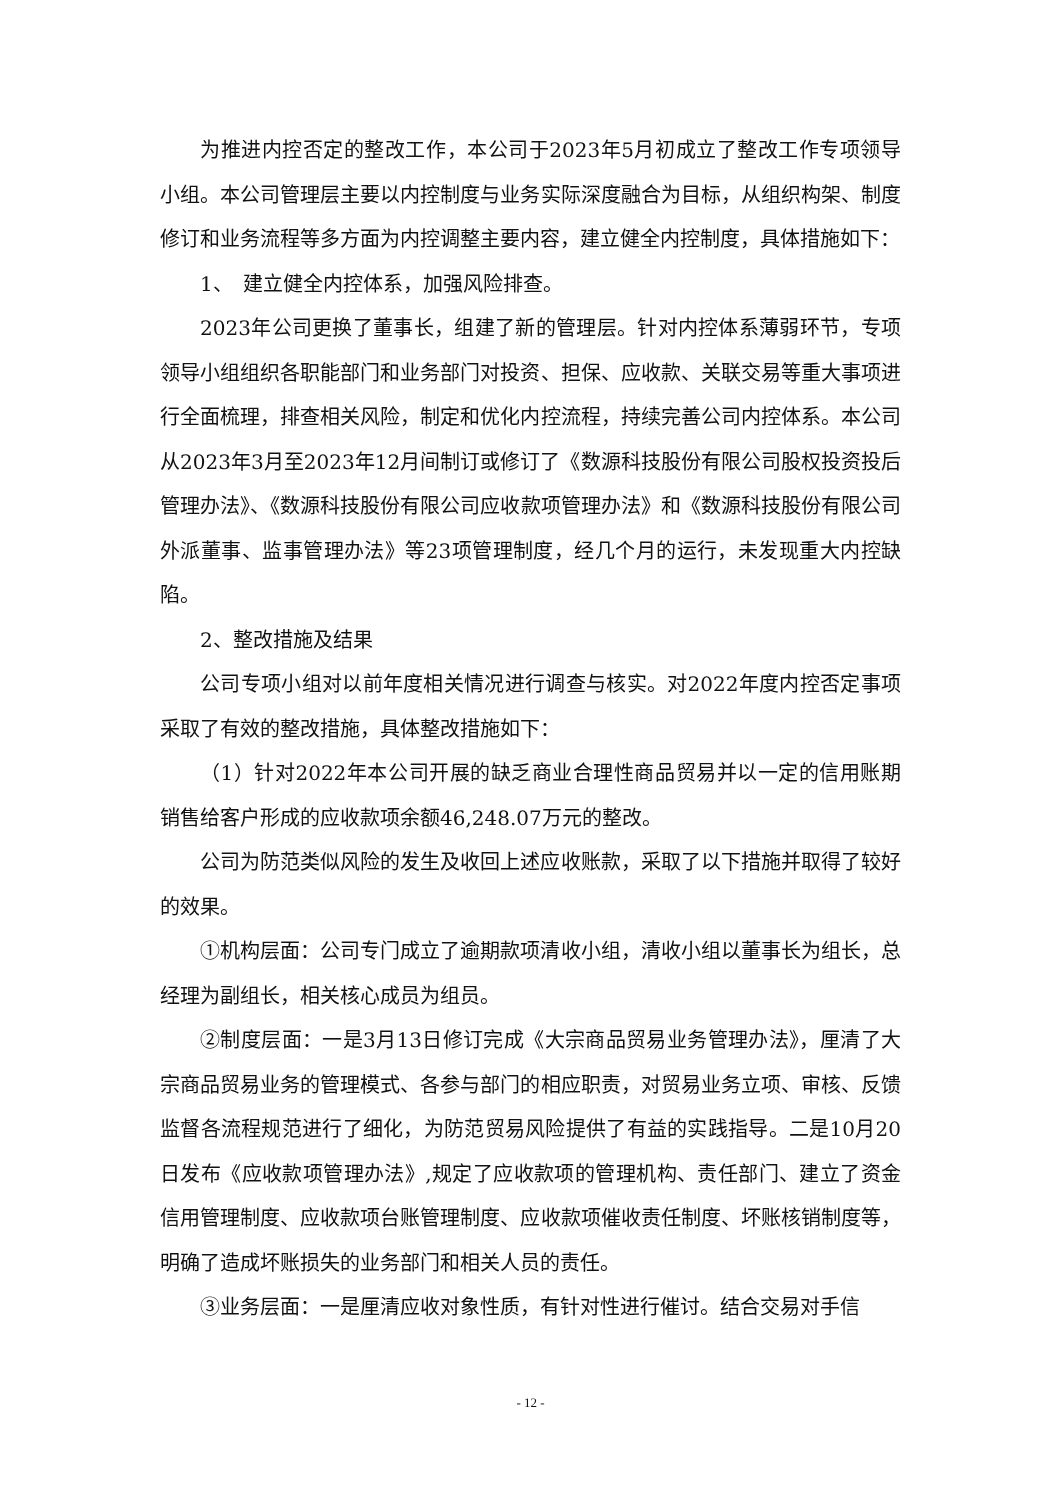为推进内控否定的整改工作，本公司于2023年5月初成立了整改工作专项领导小组。本公司管理层主要以内控制度与业务实际深度融合为目标，从组织构架、制度修订和业务流程等多方面为内控调整主要内容，建立健全内控制度，具体措施如下：
1、　建立健全内控体系，加强风险排查。
2023年公司更换了董事长，组建了新的管理层。针对内控体系薄弱环节，专项领导小组组织各职能部门和业务部门对投资、担保、应收款、关联交易等重大事项进行全面梳理，排查相关风险，制定和优化内控流程，持续完善公司内控体系。本公司从2023年3月至2023年12月间制订或修订了《数源科技股份有限公司股权投资投后管理办法》、《数源科技股份有限公司应收款项管理办法》和《数源科技股份有限公司外派董事、监事管理办法》等23项管理制度，经几个月的运行，未发现重大内控缺陷。
2、整改措施及结果
公司专项小组对以前年度相关情况进行调查与核实。对2022年度内控否定事项采取了有效的整改措施，具体整改措施如下：
（1）针对2022年本公司开展的缺乏商业合理性商品贸易并以一定的信用账期销售给客户形成的应收款项余额46,248.07万元的整改。
公司为防范类似风险的发生及收回上述应收账款，采取了以下措施并取得了较好的效果。
①机构层面：公司专门成立了逾期款项清收小组，清收小组以董事长为组长，总经理为副组长，相关核心成员为组员。
②制度层面：一是3月13日修订完成《大宗商品贸易业务管理办法》，厘清了大宗商品贸易业务的管理模式、各参与部门的相应职责，对贸易业务立项、审核、反馈监督各流程规范进行了细化，为防范贸易风险提供了有益的实践指导。二是10月20日发布《应收款项管理办法》,规定了应收款项的管理机构、责任部门、建立了资金信用管理制度、应收款项台账管理制度、应收款项催收责任制度、坏账核销制度等，明确了造成坏账损失的业务部门和相关人员的责任。
③业务层面：一是厘清应收对象性质，有针对性进行催讨。结合交易对手信
- 12 -